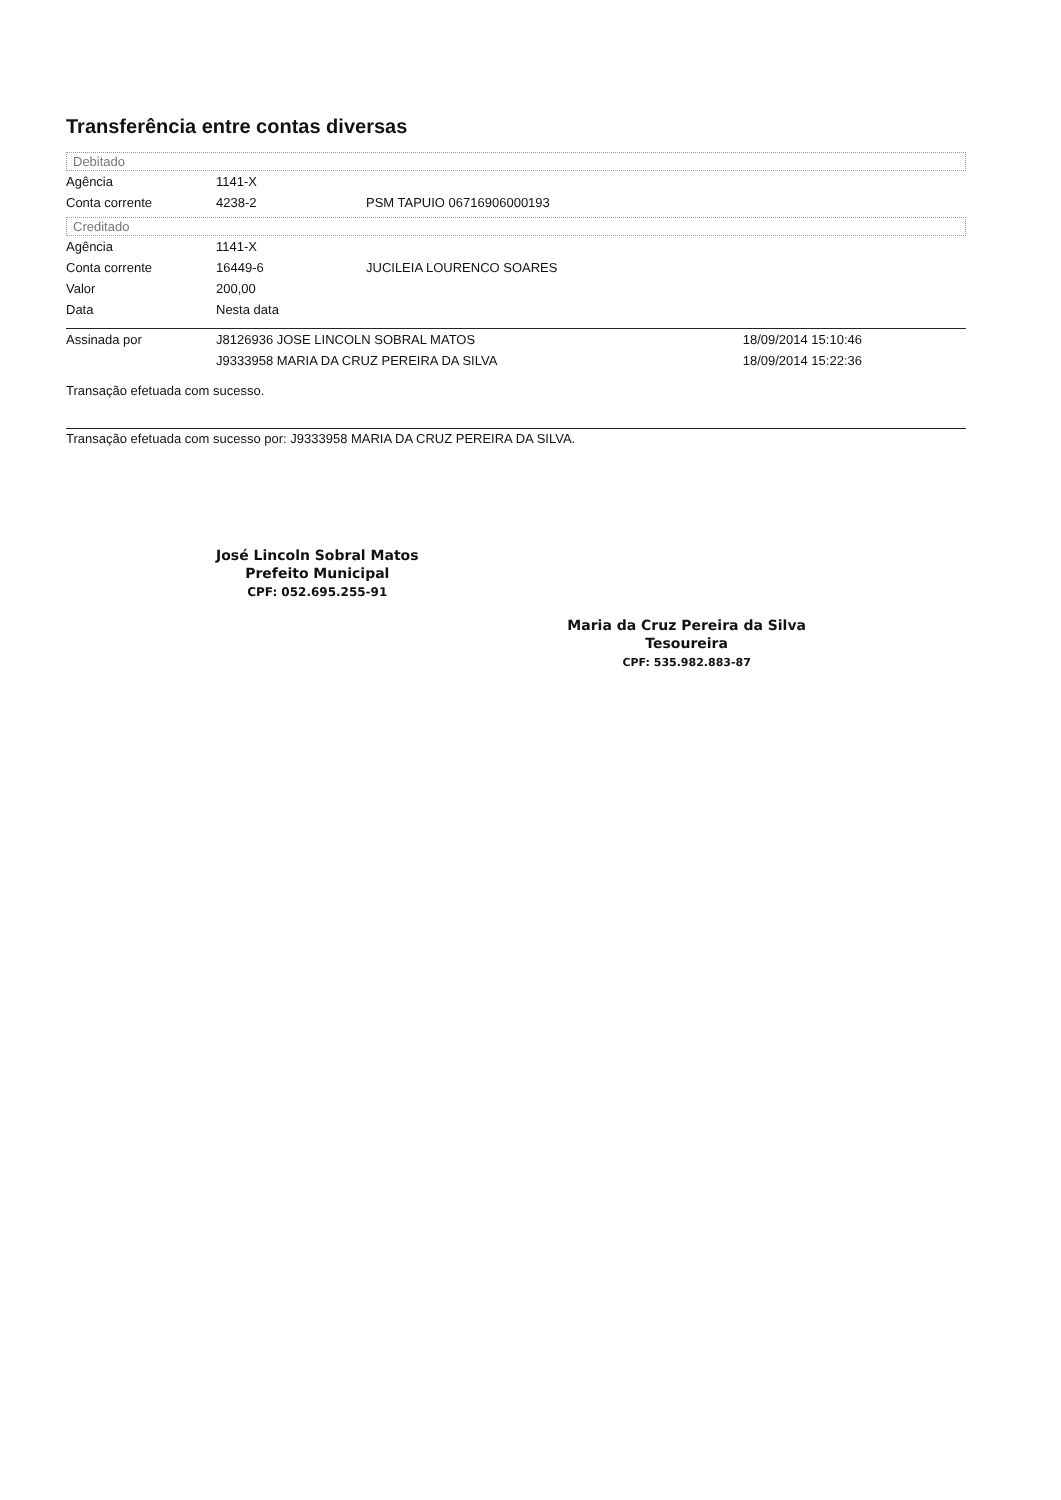Transferência entre contas diversas
Debitado
| Agência | 1141-X | |
| Conta corrente | 4238-2 | PSM TAPUIO 06716906000193 |
Creditado
| Agência | 1141-X | |
| Conta corrente | 16449-6 | JUCILEIA LOURENCO SOARES |
| Valor | 200,00 | |
| Data | Nesta data | |
| Assinada por | J8126936 JOSE LINCOLN SOBRAL MATOS | 18/09/2014 15:10:46 |
| | J9333958 MARIA DA CRUZ PEREIRA DA SILVA | 18/09/2014 15:22:36 |
Transação efetuada com sucesso.
Transação efetuada com sucesso por: J9333958 MARIA DA CRUZ PEREIRA DA SILVA.
José Lincoln Sobral Matos
Prefeito Municipal
CPF: 052.695.255-91
Maria da Cruz Pereira da Silva
Tesoureira
CPF: 535.982.883-87